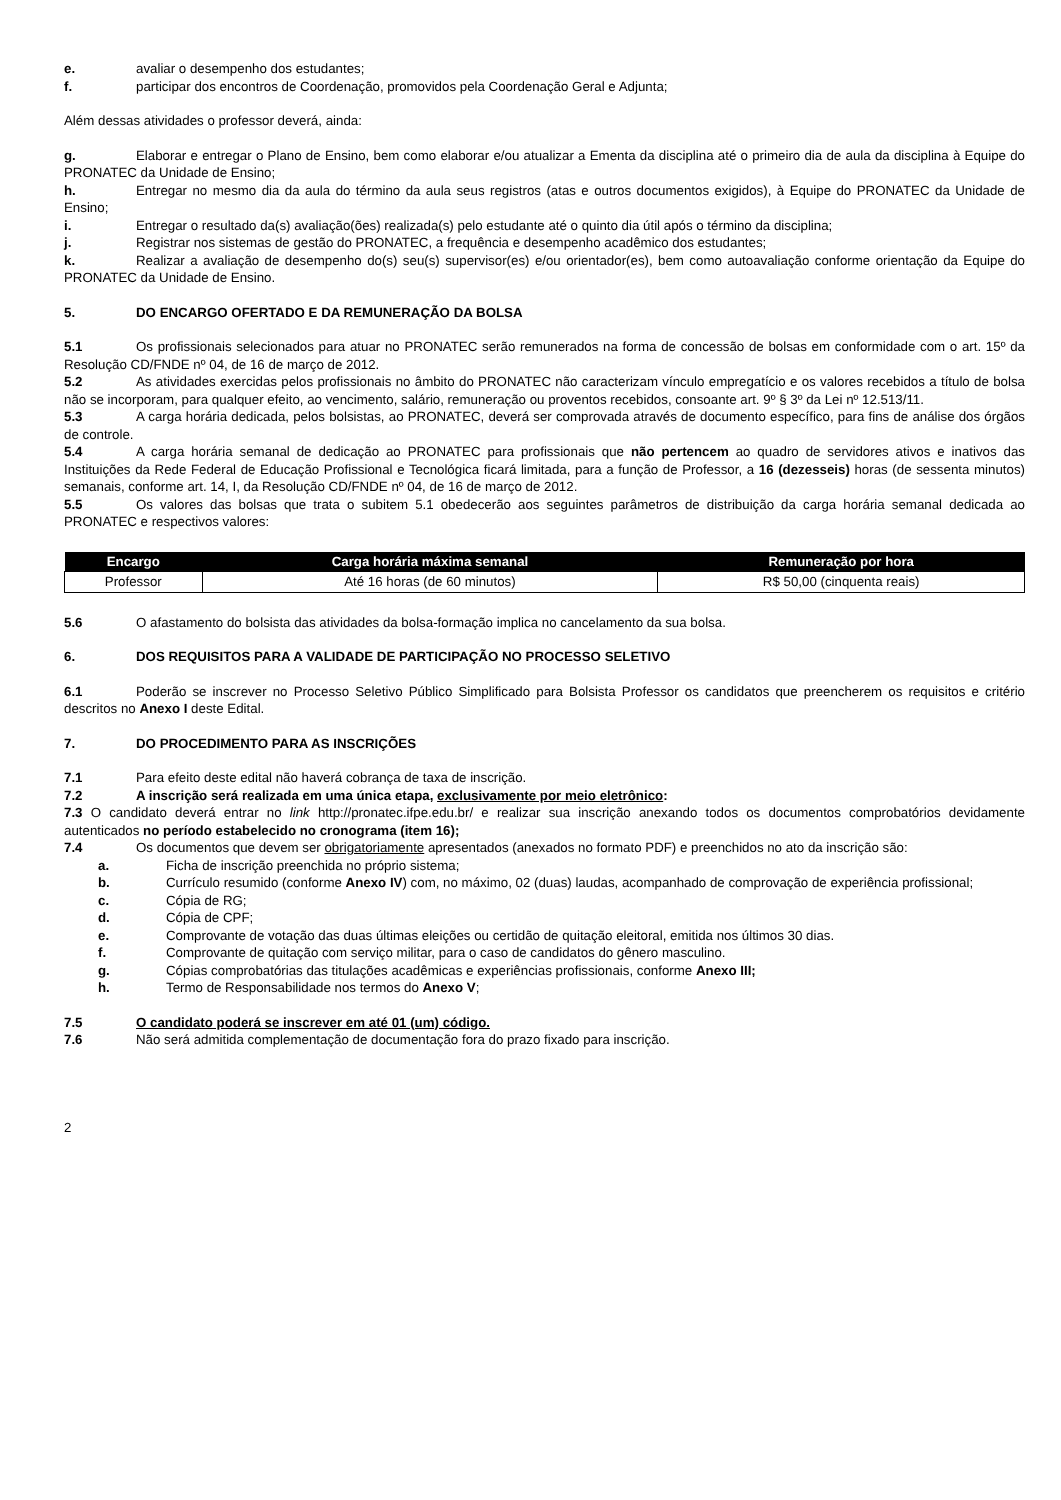e. avaliar o desempenho dos estudantes;
f. participar dos encontros de Coordenação, promovidos pela Coordenação Geral e Adjunta;
Além dessas atividades o professor deverá, ainda:
g. Elaborar e entregar o Plano de Ensino, bem como elaborar e/ou atualizar a Ementa da disciplina até o primeiro dia de aula da disciplina à Equipe do PRONATEC da Unidade de Ensino;
h. Entregar no mesmo dia da aula do término da aula seus registros (atas e outros documentos exigidos), à Equipe do PRONATEC da Unidade de Ensino;
i. Entregar o resultado da(s) avaliação(ões) realizada(s) pelo estudante até o quinto dia útil após o término da disciplina;
j. Registrar nos sistemas de gestão do PRONATEC, a frequência e desempenho acadêmico dos estudantes;
k. Realizar a avaliação de desempenho do(s) seu(s) supervisor(es) e/ou orientador(es), bem como autoavaliação conforme orientação da Equipe do PRONATEC da Unidade de Ensino.
5. DO ENCARGO OFERTADO E DA REMUNERAÇÃO DA BOLSA
5.1 Os profissionais selecionados para atuar no PRONATEC serão remunerados na forma de concessão de bolsas em conformidade com o art. 15º da Resolução CD/FNDE nº 04, de 16 de março de 2012.
5.2 As atividades exercidas pelos profissionais no âmbito do PRONATEC não caracterizam vínculo empregatício e os valores recebidos a título de bolsa não se incorporam, para qualquer efeito, ao vencimento, salário, remuneração ou proventos recebidos, consoante art. 9º § 3º da Lei nº 12.513/11.
5.3 A carga horária dedicada, pelos bolsistas, ao PRONATEC, deverá ser comprovada através de documento específico, para fins de análise dos órgãos de controle.
5.4 A carga horária semanal de dedicação ao PRONATEC para profissionais que não pertencem ao quadro de servidores ativos e inativos das Instituições da Rede Federal de Educação Profissional e Tecnológica ficará limitada, para a função de Professor, a 16 (dezesseis) horas (de sessenta minutos) semanais, conforme art. 14, I, da Resolução CD/FNDE nº 04, de 16 de março de 2012.
5.5 Os valores das bolsas que trata o subitem 5.1 obedecerão aos seguintes parâmetros de distribuição da carga horária semanal dedicada ao PRONATEC e respectivos valores:
| Encargo | Carga horária máxima semanal | Remuneração por hora |
| --- | --- | --- |
| Professor | Até 16 horas (de 60 minutos) | R$ 50,00 (cinquenta reais) |
5.6 O afastamento do bolsista das atividades da bolsa-formação implica no cancelamento da sua bolsa.
6. DOS REQUISITOS PARA A VALIDADE DE PARTICIPAÇÃO NO PROCESSO SELETIVO
6.1 Poderão se inscrever no Processo Seletivo Público Simplificado para Bolsista Professor os candidatos que preencherem os requisitos e critério descritos no Anexo I deste Edital.
7. DO PROCEDIMENTO PARA AS INSCRIÇÕES
7.1 Para efeito deste edital não haverá cobrança de taxa de inscrição.
7.2 A inscrição será realizada em uma única etapa, exclusivamente por meio eletrônico:
7.3 O candidato deverá entrar no link http://pronatec.ifpe.edu.br/ e realizar sua inscrição anexando todos os documentos comprobatórios devidamente autenticados no período estabelecido no cronograma (item 16);
7.4 Os documentos que devem ser obrigatoriamente apresentados (anexados no formato PDF) e preenchidos no ato da inscrição são:
a. Ficha de inscrição preenchida no próprio sistema;
b. Currículo resumido (conforme Anexo IV) com, no máximo, 02 (duas) laudas, acompanhado de comprovação de experiência profissional;
c. Cópia de RG;
d. Cópia de CPF;
e. Comprovante de votação das duas últimas eleições ou certidão de quitação eleitoral, emitida nos últimos 30 dias.
f. Comprovante de quitação com serviço militar, para o caso de candidatos do gênero masculino.
g. Cópias comprobatórias das titulações acadêmicas e experiências profissionais, conforme Anexo III;
h. Termo de Responsabilidade nos termos do Anexo V;
7.5 O candidato poderá se inscrever em até 01 (um) código.
7.6 Não será admitida complementação de documentação fora do prazo fixado para inscrição.
2